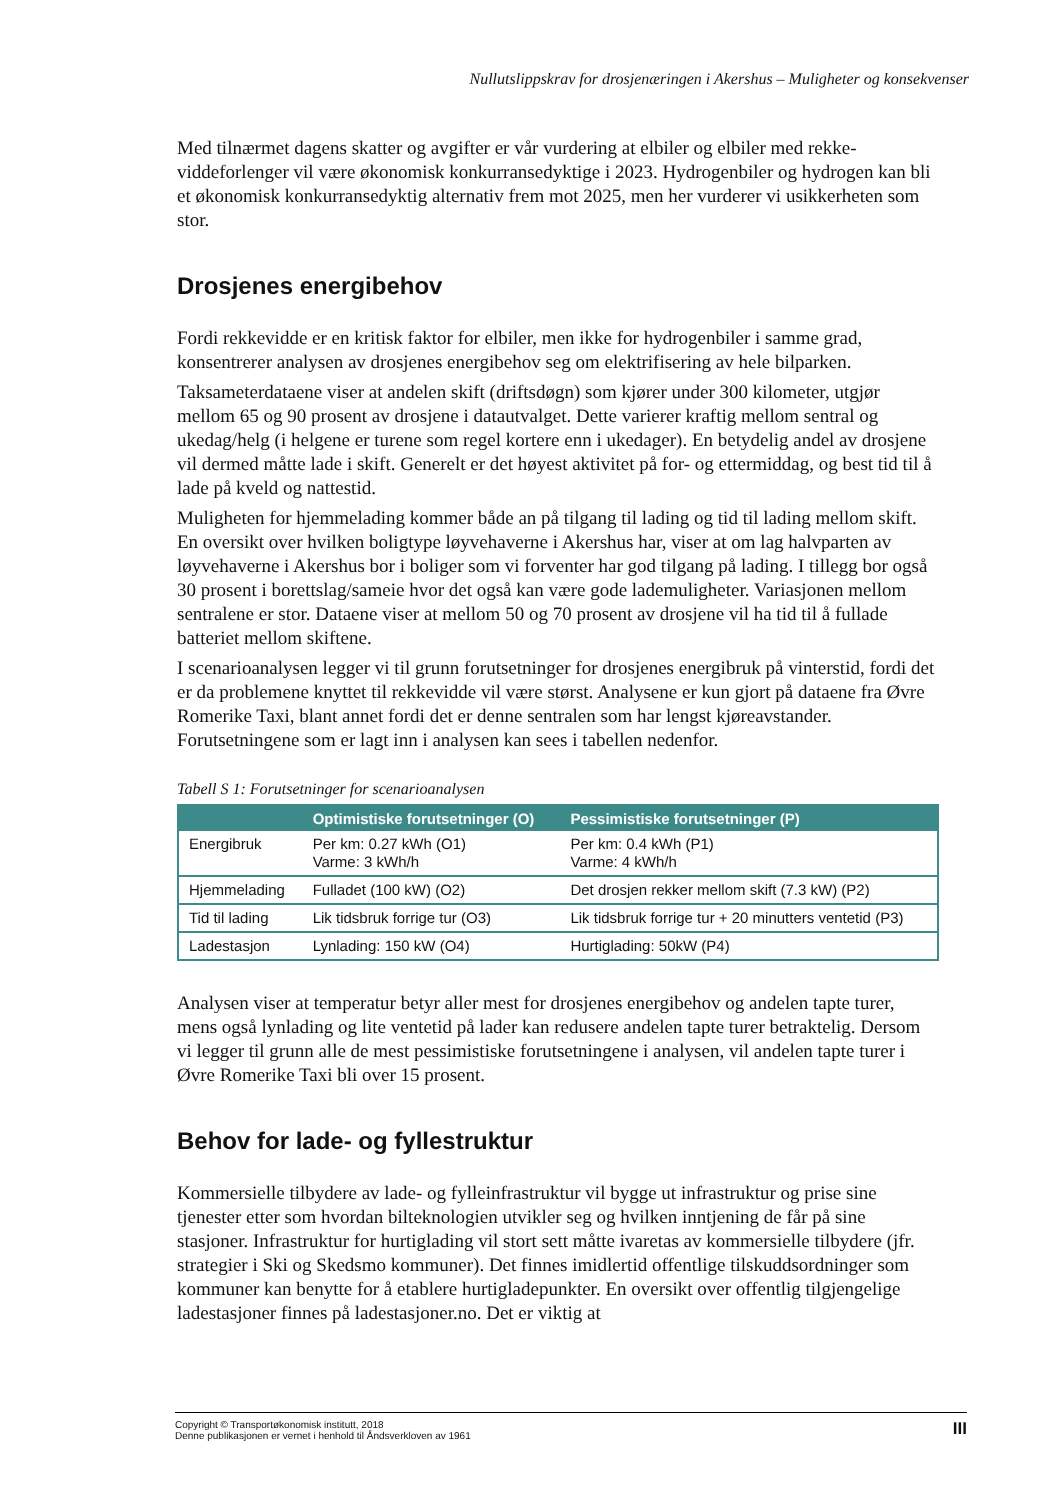Nullutslippskrav for drosjenæringen i Akershus – Muligheter og konsekvenser
Med tilnærmet dagens skatter og avgifter er vår vurdering at elbiler og elbiler med rekke-viddeforlenger vil være økonomisk konkurransedyktige i 2023. Hydrogenbiler og hydrogen kan bli et økonomisk konkurransedyktig alternativ frem mot 2025, men her vurderer vi usikkerheten som stor.
Drosjenes energibehov
Fordi rekkevidde er en kritisk faktor for elbiler, men ikke for hydrogenbiler i samme grad, konsentrerer analysen av drosjenes energibehov seg om elektrifisering av hele bilparken.
Taksameterdataene viser at andelen skift (driftsdøgn) som kjører under 300 kilometer, utgjør mellom 65 og 90 prosent av drosjene i datautvalget. Dette varierer kraftig mellom sentral og ukedag/helg (i helgene er turene som regel kortere enn i ukedager). En betydelig andel av drosjene vil dermed måtte lade i skift. Generelt er det høyest aktivitet på for- og ettermiddag, og best tid til å lade på kveld og nattestid.
Muligheten for hjemmelading kommer både an på tilgang til lading og tid til lading mellom skift. En oversikt over hvilken boligtype løyvehaverne i Akershus har, viser at om lag halvparten av løyvehaverne i Akershus bor i boliger som vi forventer har god tilgang på lading. I tillegg bor også 30 prosent i borettslag/sameie hvor det også kan være gode lademuligheter. Variasjonen mellom sentralene er stor. Dataene viser at mellom 50 og 70 prosent av drosjene vil ha tid til å fullade batteriet mellom skiftene.
I scenarioanalysen legger vi til grunn forutsetninger for drosjenes energibruk på vinterstid, fordi det er da problemene knyttet til rekkevidde vil være størst. Analysene er kun gjort på dataene fra Øvre Romerike Taxi, blant annet fordi det er denne sentralen som har lengst kjøreavstander. Forutsetningene som er lagt inn i analysen kan sees i tabellen nedenfor.
Tabell S 1: Forutsetninger for scenarioanalysen
| | Optimistiske forutsetninger (O) | Pessimistiske forutsetninger (P) |
| --- | --- | --- |
| Energibruk | Per km: 0.27 kWh (O1) Varme: 3 kWh/h | Per km: 0.4 kWh (P1) Varme: 4 kWh/h |
| Hjemmelading | Fulladet (100 kW) (O2) | Det drosjen rekker mellom skift (7.3 kW) (P2) |
| Tid til lading | Lik tidsbruk forrige tur (O3) | Lik tidsbruk forrige tur + 20 minutters ventetid (P3) |
| Ladestasjon | Lynlading: 150 kW (O4) | Hurtiglading: 50kW (P4) |
Analysen viser at temperatur betyr aller mest for drosjenes energibehov og andelen tapte turer, mens også lynlading og lite ventetid på lader kan redusere andelen tapte turer betraktelig. Dersom vi legger til grunn alle de mest pessimistiske forutsetningene i analysen, vil andelen tapte turer i Øvre Romerike Taxi bli over 15 prosent.
Behov for lade- og fyllestruktur
Kommersielle tilbydere av lade- og fylleinfrastruktur vil bygge ut infrastruktur og prise sine tjenester etter som hvordan bilteknologien utvikler seg og hvilken inntjening de får på sine stasjoner. Infrastruktur for hurtiglading vil stort sett måtte ivaretas av kommersielle tilbydere (jfr. strategier i Ski og Skedsmo kommuner). Det finnes imidlertid offentlige tilskuddsordninger som kommuner kan benytte for å etablere hurtigladepunkter. En oversikt over offentlig tilgjengelige ladestasjoner finnes på ladestasjoner.no. Det er viktig at
Copyright © Transportøkonomisk institutt, 2018
Denne publikasjonen er vernet i henhold til Åndsverkloven av 1961
III